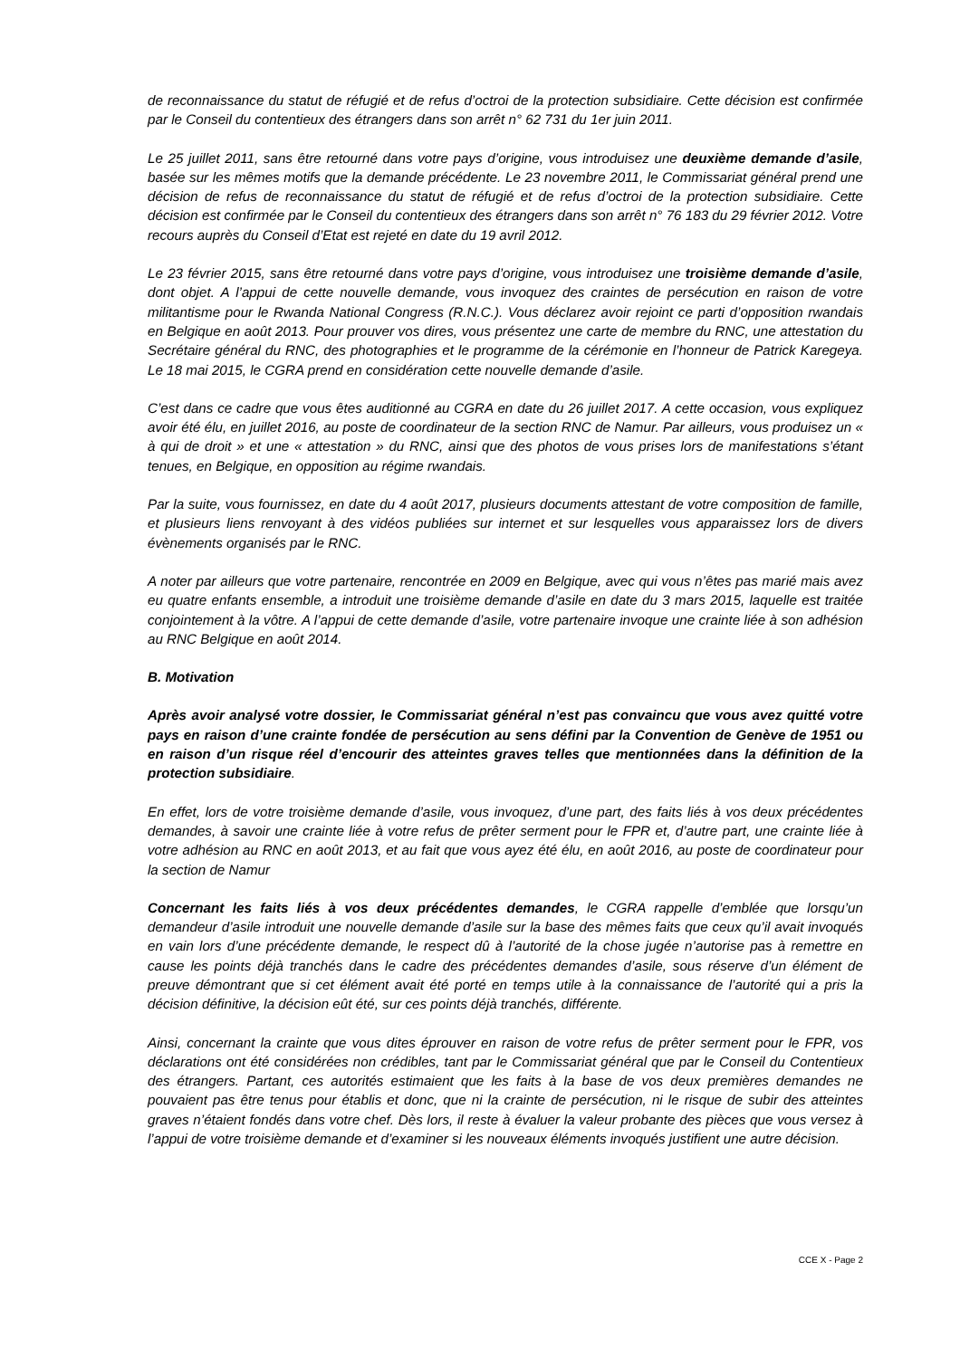de reconnaissance du statut de réfugié et de refus d’octroi de la protection subsidiaire. Cette décision est confirmée par le Conseil du contentieux des étrangers dans son arrêt n° 62 731 du 1er juin 2011.
Le 25 juillet 2011, sans être retourné dans votre pays d’origine, vous introduisez une deuxième demande d’asile, basée sur les mêmes motifs que la demande précédente. Le 23 novembre 2011, le Commissariat général prend une décision de refus de reconnaissance du statut de réfugié et de refus d’octroi de la protection subsidiaire. Cette décision est confirmée par le Conseil du contentieux des étrangers dans son arrêt n° 76 183 du 29 février 2012. Votre recours auprès du Conseil d’Etat est rejeté en date du 19 avril 2012.
Le 23 février 2015, sans être retourné dans votre pays d’origine, vous introduisez une troisième demande d’asile, dont objet. A l’appui de cette nouvelle demande, vous invoquez des craintes de persécution en raison de votre militantisme pour le Rwanda National Congress (R.N.C.). Vous déclarez avoir rejoint ce parti d’opposition rwandais en Belgique en août 2013. Pour prouver vos dires, vous présentez une carte de membre du RNC, une attestation du Secrétaire général du RNC, des photographies et le programme de la cérémonie en l’honneur de Patrick Karegeya. Le 18 mai 2015, le CGRA prend en considération cette nouvelle demande d’asile.
C’est dans ce cadre que vous êtes auditionné au CGRA en date du 26 juillet 2017. A cette occasion, vous expliquez avoir été élu, en juillet 2016, au poste de coordinateur de la section RNC de Namur. Par ailleurs, vous produisez un « à qui de droit » et une « attestation » du RNC, ainsi que des photos de vous prises lors de manifestations s’étant tenues, en Belgique, en opposition au régime rwandais.
Par la suite, vous fournissez, en date du 4 août 2017, plusieurs documents attestant de votre composition de famille, et plusieurs liens renvoyant à des vidéos publiées sur internet et sur lesquelles vous apparaissez lors de divers évènements organisés par le RNC.
A noter par ailleurs que votre partenaire, rencontrée en 2009 en Belgique, avec qui vous n’êtes pas marié mais avez eu quatre enfants ensemble, a introduit une troisième demande d’asile en date du 3 mars 2015, laquelle est traitée conjointement à la vôtre. A l’appui de cette demande d’asile, votre partenaire invoque une crainte liée à son adhésion au RNC Belgique en août 2014.
B. Motivation
Après avoir analysé votre dossier, le Commissariat général n’est pas convaincu que vous avez quitté votre pays en raison d’une crainte fondée de persécution au sens défini par la Convention de Genève de 1951 ou en raison d’un risque réel d’encourir des atteintes graves telles que mentionnées dans la définition de la protection subsidiaire.
En effet, lors de votre troisième demande d’asile, vous invoquez, d’une part, des faits liés à vos deux précédentes demandes, à savoir une crainte liée à votre refus de prêter serment pour le FPR et, d’autre part, une crainte liée à votre adhésion au RNC en août 2013, et au fait que vous ayez été élu, en août 2016, au poste de coordinateur pour la section de Namur
Concernant les faits liés à vos deux précédentes demandes, le CGRA rappelle d’emblée que lorsqu’un demandeur d’asile introduit une nouvelle demande d’asile sur la base des mêmes faits que ceux qu’il avait invoqués en vain lors d’une précédente demande, le respect dû à l’autorité de la chose jugée n’autorise pas à remettre en cause les points déjà tranchés dans le cadre des précédentes demandes d’asile, sous réserve d’un élément de preuve démontrant que si cet élément avait été porté en temps utile à la connaissance de l’autorité qui a pris la décision définitive, la décision eût été, sur ces points déjà tranchés, différente.
Ainsi, concernant la crainte que vous dites éprouver en raison de votre refus de prêter serment pour le FPR, vos déclarations ont été considérées non crédibles, tant par le Commissariat général que par le Conseil du Contentieux des étrangers. Partant, ces autorités estimaient que les faits à la base de vos deux premières demandes ne pouvaient pas être tenus pour établis et donc, que ni la crainte de persécution, ni le risque de subir des atteintes graves n’étaient fondés dans votre chef. Dès lors, il reste à évaluer la valeur probante des pièces que vous versez à l’appui de votre troisième demande et d’examiner si les nouveaux éléments invoqués justifient une autre décision.
CCE X - Page 2